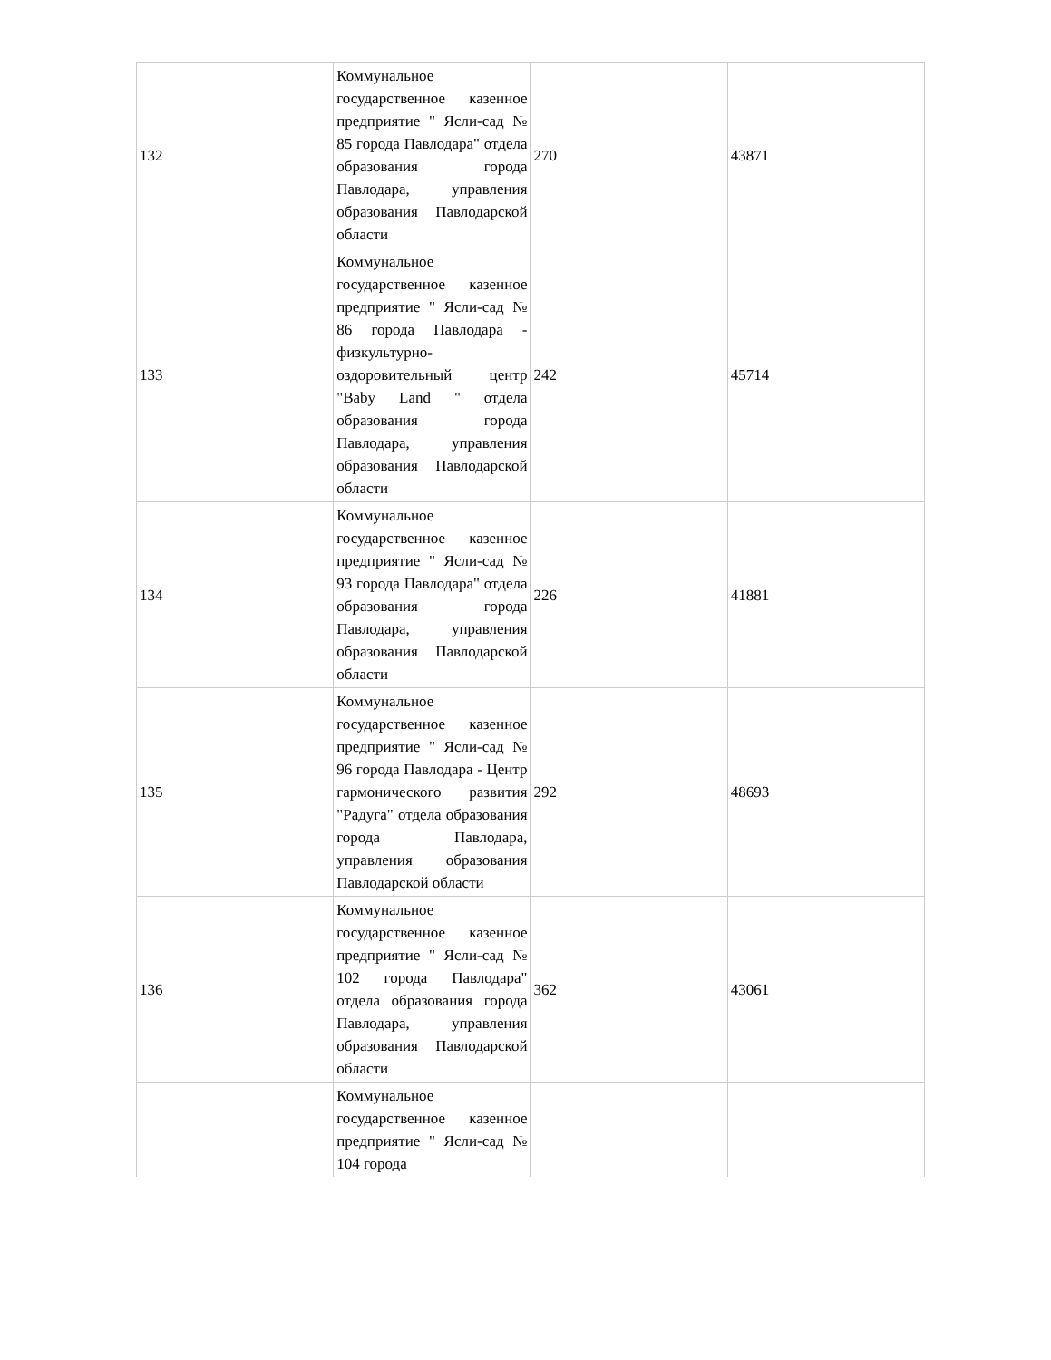| 132 | Коммунальное государственное казенное предприятие " Ясли-сад № 85 города Павлодара" отдела образования города Павлодара, управления образования Павлодарской области | 270 | 43871 |
| 133 | Коммунальное государственное казенное предприятие " Ясли-сад № 86 города Павлодара - физкультурно-оздоровительный центр "Baby Land " отдела образования города Павлодара, управления образования Павлодарской области | 242 | 45714 |
| 134 | Коммунальное государственное казенное предприятие " Ясли-сад № 93 города Павлодара" отдела образования города Павлодара, управления образования Павлодарской области | 226 | 41881 |
| 135 | Коммунальное государственное казенное предприятие " Ясли-сад № 96 города Павлодара - Центр гармонического развития "Радуга" отдела образования города Павлодара, управления образования Павлодарской области | 292 | 48693 |
| 136 | Коммунальное государственное казенное предприятие " Ясли-сад № 102 города Павлодара" отдела образования города Павлодара, управления образования Павлодарской области | 362 | 43061 |
| | Коммунальное государственное казенное предприятие " Ясли-сад № 104 города | | |